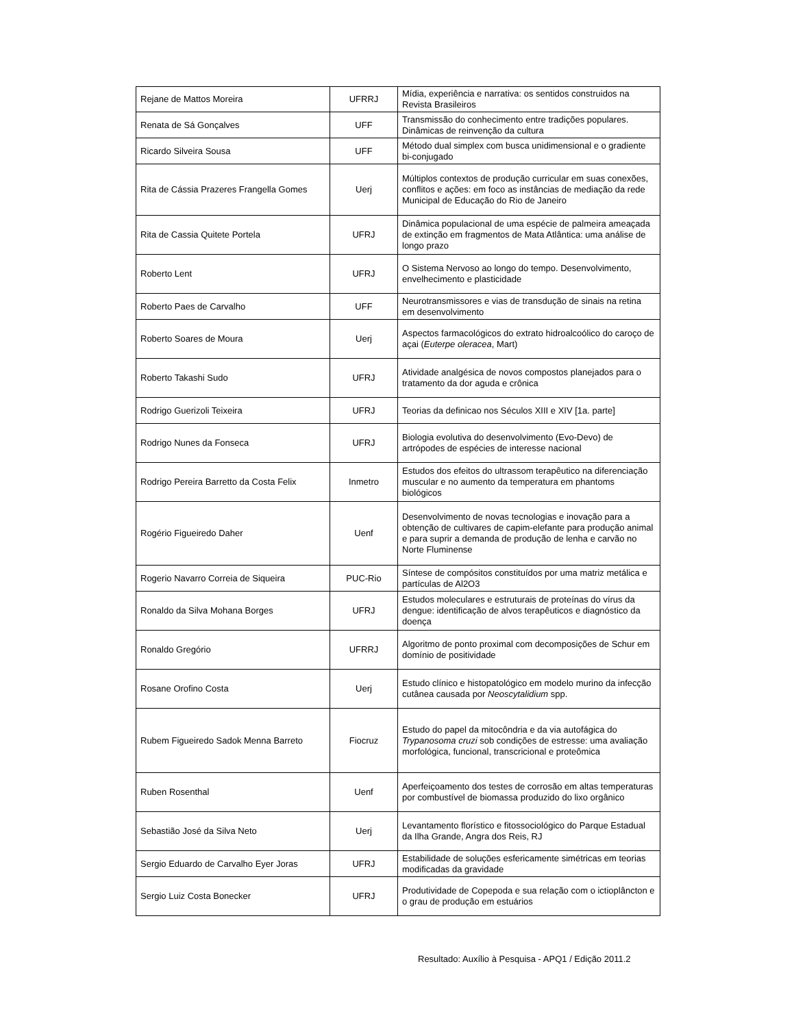| Rejane de Mattos Moreira | UFRRJ | Mídia, experiência e narrativa: os sentidos construidos na Revista Brasileiros |
| Renata de Sá Gonçalves | UFF | Transmissão do conhecimento entre tradições populares. Dinâmicas de reinvenção da cultura |
| Ricardo Silveira Sousa | UFF | Método dual simplex com busca unidimensional e o gradiente bi-conjugado |
| Rita de Cássia Prazeres Frangella Gomes | Uerj | Múltiplos contextos de produção curricular em suas conexões, conflitos e ações: em foco as instâncias de mediação da rede Municipal de Educação do Rio de Janeiro |
| Rita de Cassia Quitete Portela | UFRJ | Dinâmica populacional de uma espécie de palmeira ameaçada de extinção em fragmentos de Mata Atlântica: uma análise de longo prazo |
| Roberto Lent | UFRJ | O Sistema Nervoso ao longo do tempo. Desenvolvimento, envelhecimento e plasticidade |
| Roberto Paes de Carvalho | UFF | Neurotransmissores e vias de transdução de sinais na retina em desenvolvimento |
| Roberto Soares de Moura | Uerj | Aspectos farmacológicos do extrato hidroalcoólico do caroço de açai ( Euterpe oleracea , Mart) |
| Roberto Takashi Sudo | UFRJ | Atividade analgésica de novos compostos planejados para o tratamento da dor aguda e crônica |
| Rodrigo Guerizoli Teixeira | UFRJ | Teorias da definicao nos Séculos XIII e XIV [1a. parte] |
| Rodrigo Nunes da Fonseca | UFRJ | Biologia evolutiva do desenvolvimento (Evo-Devo) de artrópodes de espécies de interesse nacional |
| Rodrigo Pereira Barretto da Costa Felix | Inmetro | Estudos dos efeitos do ultrassom terapêutico na diferenciação muscular e no aumento da temperatura em phantoms biológicos |
| Rogério Figueiredo Daher | Uenf | Desenvolvimento de novas tecnologias e inovação para a obtenção de cultivares de capim-elefante para produção animal e para suprir a demanda de produção de lenha e carvão no Norte Fluminense |
| Rogerio Navarro Correia de Siqueira | PUC-Rio | Síntese de compósitos constituídos por uma matriz metálica e partículas de Al2O3 |
| Ronaldo da Silva Mohana Borges | UFRJ | Estudos moleculares e estruturais de proteínas do vírus da dengue: identificação de alvos terapêuticos e diagnóstico da doença |
| Ronaldo Gregório | UFRRJ | Algoritmo de ponto proximal com decomposições de Schur em domínio de positividade |
| Rosane Orofino Costa | Uerj | Estudo clínico e histopatológico em modelo murino da infecção cutânea causada por Neoscytalidium spp. |
| Rubem Figueiredo Sadok Menna Barreto | Fiocruz | Estudo do papel da mitocôndria e da via autofágica do Trypanosoma cruzi sob condições de estresse: uma avaliação morfológica, funcional, transcricional e proteômica |
| Ruben Rosenthal | Uenf | Aperfeiçoamento dos testes de corrosão em altas temperaturas por combustível de biomassa produzido do lixo orgânico |
| Sebastião José da Silva Neto | Uerj | Levantamento florístico e fitossociológico do Parque Estadual da Ilha Grande, Angra dos Reis, RJ |
| Sergio Eduardo de Carvalho Eyer Joras | UFRJ | Estabilidade de soluções esfericamente simétricas em teorias modificadas da gravidade |
| Sergio Luiz Costa Bonecker | UFRJ | Produtividade de Copepoda e sua relação com o ictioplâncton e o grau de produção em estuários |
Resultado: Auxílio à Pesquisa - APQ1 / Edição 2011.2